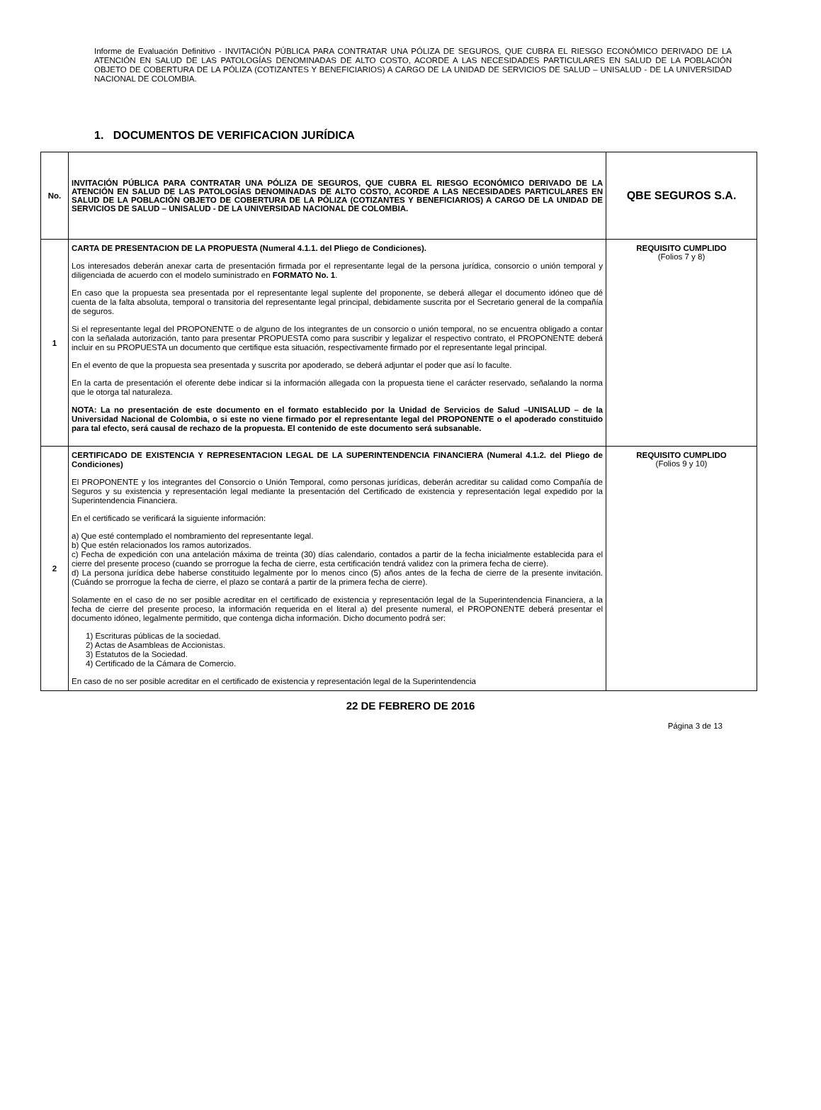Informe de Evaluación Definitivo - INVITACIÓN PÚBLICA PARA CONTRATAR UNA PÓLIZA DE SEGUROS, QUE CUBRA EL RIESGO ECONÓMICO DERIVADO DE LA ATENCIÓN EN SALUD DE LAS PATOLOGÍAS DENOMINADAS DE ALTO COSTO, ACORDE A LAS NECESIDADES PARTICULARES EN SALUD DE LA POBLACIÓN OBJETO DE COBERTURA DE LA PÓLIZA (COTIZANTES Y BENEFICIARIOS) A CARGO DE LA UNIDAD DE SERVICIOS DE SALUD – UNISALUD - DE LA UNIVERSIDAD NACIONAL DE COLOMBIA.
1. DOCUMENTOS DE VERIFICACION JURÍDICA
| No. | INVITACIÓN PÚBLICA PARA CONTRATAR UNA PÓLIZA DE SEGUROS, QUE CUBRA EL RIESGO ECONÓMICO DERIVADO DE LA ATENCIÓN EN SALUD DE LAS PATOLOGÍAS DENOMINADAS DE ALTO COSTO, ACORDE A LAS NECESIDADES PARTICULARES EN SALUD DE LA POBLACIÓN OBJETO DE COBERTURA DE LA PÓLIZA (COTIZANTES Y BENEFICIARIOS) A CARGO DE LA UNIDAD DE SERVICIOS DE SALUD – UNISALUD - DE LA UNIVERSIDAD NACIONAL DE COLOMBIA. | QBE SEGUROS S.A. |
| --- | --- | --- |
| 1 | CARTA DE PRESENTACION DE LA PROPUESTA (Numeral 4.1.1. del Pliego de Condiciones). Los interesados deberán anexar carta de presentación firmada por el representante legal de la persona jurídica, consorcio o unión temporal y diligenciada de acuerdo con el modelo suministrado en FORMATO No. 1 . En caso que la propuesta sea presentada por el representante legal suplente del proponente, se deberá allegar el documento idóneo que dé cuenta de la falta absoluta, temporal o transitoria del representante legal principal, debidamente suscrita por el Secretario general de la compañía de seguros. Si el representante legal del PROPONENTE o de alguno de los integrantes de un consorcio o unión temporal, no se encuentra obligado a contar con la señalada autorización, tanto para presentar PROPUESTA como para suscribir y legalizar el respectivo contrato, el PROPONENTE deberá incluir en su PROPUESTA un documento que certifique esta situación, respectivamente firmado por el representante legal principal. En el evento de que la propuesta sea presentada y suscrita por apoderado, se deberá adjuntar el poder que así lo faculte. En la carta de presentación el oferente debe indicar si la información allegada con la propuesta tiene el carácter reservado, señalando la norma que le otorga tal naturaleza. NOTA: La no presentación de este documento en el formato establecido por la Unidad de Servicios de Salud –UNISALUD – de la Universidad Nacional de Colombia, o si este no viene firmado por el representante legal del PROPONENTE o el apoderado constituido para tal efecto, será causal de rechazo de la propuesta. El contenido de este documento será subsanable. | REQUISITO CUMPLIDO (Folios 7 y 8) |
| 2 | CERTIFICADO DE EXISTENCIA Y REPRESENTACION LEGAL DE LA SUPERINTENDENCIA FINANCIERA (Numeral 4.1.2. del Pliego de Condiciones) El PROPONENTE y los integrantes del Consorcio o Unión Temporal, como personas jurídicas, deberán acreditar su calidad como Compañía de Seguros y su existencia y representación legal mediante la presentación del Certificado de existencia y representación legal expedido por la Superintendencia Financiera. En el certificado se verificará la siguiente información: a) Que esté contemplado el nombramiento del representante legal. b) Que estén relacionados los ramos autorizados. c) Fecha de expedición con una antelación máxima de treinta (30) días calendario, contados a partir de la fecha inicialmente establecida para el cierre del presente proceso (cuando se prorrogue la fecha de cierre, esta certificación tendrá validez con la primera fecha de cierre). d) La persona jurídica debe haberse constituido legalmente por lo menos cinco (5) años antes de la fecha de cierre de la presente invitación. (Cuándo se prorrogue la fecha de cierre, el plazo se contará a partir de la primera fecha de cierre). Solamente en el caso de no ser posible acreditar en el certificado de existencia y representación legal de la Superintendencia Financiera, a la fecha de cierre del presente proceso, la información requerida en el literal a) del presente numeral, el PROPONENTE deberá presentar el documento idóneo, legalmente permitido, que contenga dicha información. Dicho documento podrá ser: 1) Escrituras públicas de la sociedad. 2) Actas de Asambleas de Accionistas. 3) Estatutos de la Sociedad. 4) Certificado de la Cámara de Comercio. En caso de no ser posible acreditar en el certificado de existencia y representación legal de la Superintendencia | REQUISITO CUMPLIDO (Folios 9 y 10) |
22 DE FEBRERO DE 2016
Página 3 de 13